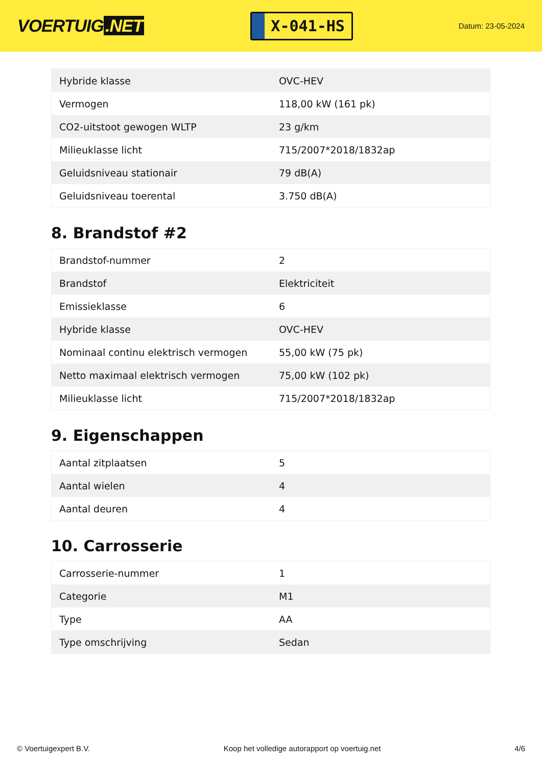VOERTUIG.NET
X-041-HS
Datum: 23-05-2024
| Hybride klasse | OVC-HEV |
| Vermogen | 118,00 kW (161 pk) |
| CO2-uitstoot gewogen WLTP | 23 g/km |
| Milieuklasse licht | 715/2007*2018/1832ap |
| Geluidsniveau stationair | 79 dB(A) |
| Geluidsniveau toerental | 3.750 dB(A) |
8. Brandstof #2
| Brandstof-nummer | 2 |
| Brandstof | Elektriciteit |
| Emissieklasse | 6 |
| Hybride klasse | OVC-HEV |
| Nominaal continu elektrisch vermogen | 55,00 kW (75 pk) |
| Netto maximaal elektrisch vermogen | 75,00 kW (102 pk) |
| Milieuklasse licht | 715/2007*2018/1832ap |
9. Eigenschappen
| Aantal zitplaatsen | 5 |
| Aantal wielen | 4 |
| Aantal deuren | 4 |
10. Carrosserie
| Carrosserie-nummer | 1 |
| Categorie | M1 |
| Type | AA |
| Type omschrijving | Sedan |
© Voertuigexpert B.V. Koop het volledige autorapport op voertuig.net 4/6